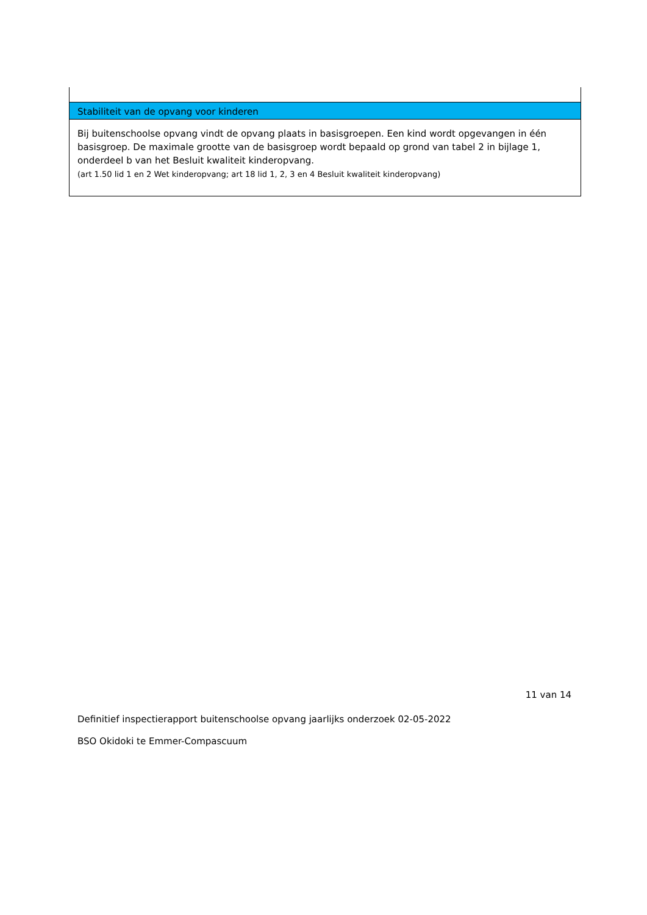Stabiliteit van de opvang voor kinderen
Bij buitenschoolse opvang vindt de opvang plaats in basisgroepen. Een kind wordt opgevangen in één basisgroep. De maximale grootte van de basisgroep wordt bepaald op grond van tabel 2 in bijlage 1, onderdeel b van het Besluit kwaliteit kinderopvang.
(art 1.50 lid 1 en 2 Wet kinderopvang; art 18 lid 1, 2, 3 en 4 Besluit kwaliteit kinderopvang)
11 van 14
Definitief inspectierapport buitenschoolse opvang jaarlijks onderzoek 02-05-2022
BSO Okidoki te Emmer-Compascuum